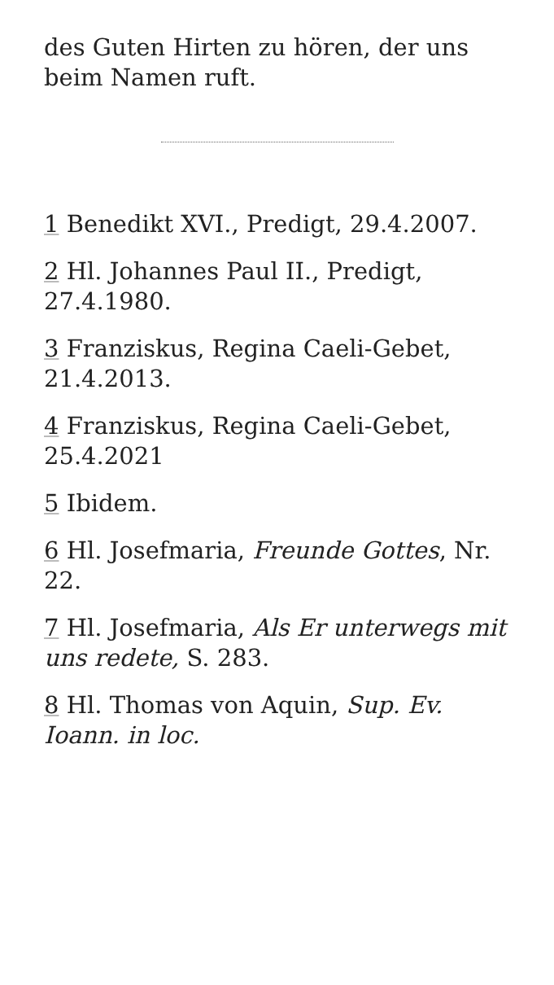des Guten Hirten zu hören, der uns beim Namen ruft.
1 Benedikt XVI., Predigt, 29.4.2007.
2 Hl. Johannes Paul II., Predigt, 27.4.1980.
3 Franziskus, Regina Caeli-Gebet, 21.4.2013.
4 Franziskus, Regina Caeli-Gebet, 25.4.2021
5 Ibidem.
6 Hl. Josefmaria, Freunde Gottes, Nr. 22.
7 Hl. Josefmaria, Als Er unterwegs mit uns redete, S. 283.
8 Hl. Thomas von Aquin, Sup. Ev. Ioann. in loc.